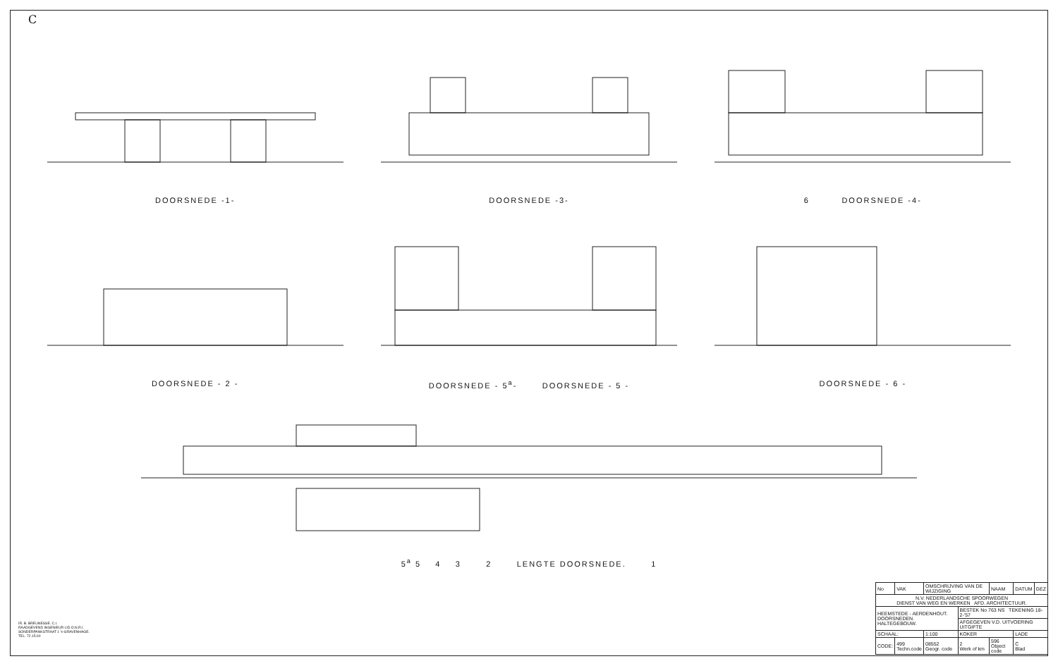C
DOORSNEDE -1- DOORSNEDE -3- 6 DOORSNEDE -4-
DOORSNEDE - 2 - DOORSNEDE - 5<sup>a</sup>- DOORSNEDE - 5 -
DOORSNEDE - 6 -
5<sup>a</sup> 5 4 3 2 LENGTE DOORSNEDE. 1
IR. B. BREUNESSE. C.I.
RAADGEVEND INGENIEUR LID O.N.R.I.
SONDERPANKSTRAAT 1 's-GRAVENHAGE.
TEL. 72.15.00
| No | VAK | OMSCHRIJVING VAN DE WIJZIGING | | NAAM | DATUM | GEZ |
| N.V. NEDERLANDSCHE SPOORWEGEN DIENST VAN WEG EN WERKEN AFD. ARCHITECTUUR. | | | | | | |
| HEEMSTEDE - AERDENHOUT. DOORSNEDEN. HALTEGEBOUW. | | | BESTEK No 763 NS TEKENING 18-2-'57 | | | |
| | | | AFGEGEVEN V.D. UITVOERING UITGIFTE | | | |
| SCHAAL: | | 1:100 | KOKER | | LADE | |
| CODE: | 499 Techn.code | 08552 Geogr. code | 2 Werk of km | 596 Object code | C Blad | |